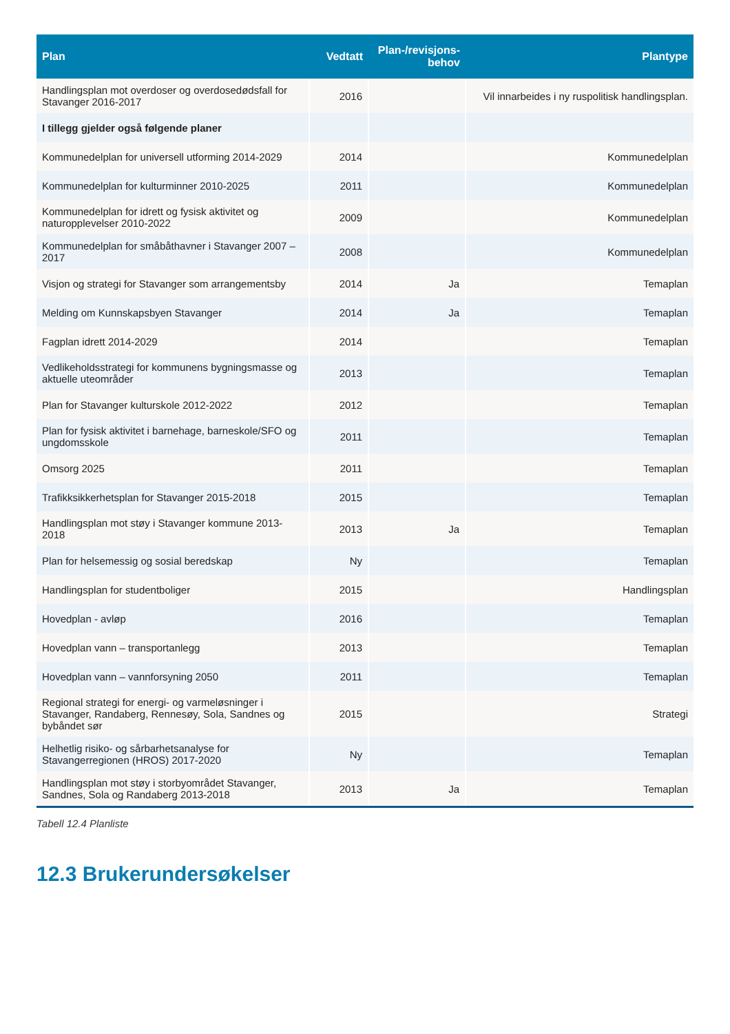| Plan | Vedtatt | Plan-/revisjons-behov | Plantype |
| --- | --- | --- | --- |
| Handlingsplan mot overdoser og overdosedødsfall for Stavanger 2016-2017 | 2016 | | Vil innarbeides i ny ruspolitisk handlingsplan. |
| I tillegg gjelder også følgende planer | | | |
| Kommunedelplan for universell utforming 2014-2029 | 2014 | | Kommunedelplan |
| Kommunedelplan for kulturminner 2010-2025 | 2011 | | Kommunedelplan |
| Kommunedelplan for idrett og fysisk aktivitet og naturopplevelser 2010-2022 | 2009 | | Kommunedelplan |
| Kommunedelplan for småbåthavner i Stavanger 2007 – 2017 | 2008 | | Kommunedelplan |
| Visjon og strategi for Stavanger som arrangementsby | 2014 | Ja | Temaplan |
| Melding om Kunnskapsbyen Stavanger | 2014 | Ja | Temaplan |
| Fagplan idrett 2014-2029 | 2014 | | Temaplan |
| Vedlikeholdsstrategi for kommunens bygningsmasse og aktuelle uteområder | 2013 | | Temaplan |
| Plan for Stavanger kulturskole 2012-2022 | 2012 | | Temaplan |
| Plan for fysisk aktivitet i barnehage, barneskole/SFO og ungdomsskole | 2011 | | Temaplan |
| Omsorg 2025 | 2011 | | Temaplan |
| Trafikksikkerhetsplan for Stavanger 2015-2018 | 2015 | | Temaplan |
| Handlingsplan mot støy i Stavanger kommune 2013-2018 | 2013 | Ja | Temaplan |
| Plan for helsemessig og sosial beredskap | Ny | | Temaplan |
| Handlingsplan for studentboliger | 2015 | | Handlingsplan |
| Hovedplan - avløp | 2016 | | Temaplan |
| Hovedplan vann – transportanlegg | 2013 | | Temaplan |
| Hovedplan vann – vannforsyning 2050 | 2011 | | Temaplan |
| Regional strategi for energi- og varmeløsninger i Stavanger, Randaberg, Rennesøy, Sola, Sandnes og bybåndet sør | 2015 | | Strategi |
| Helhetlig risiko- og sårbarhetsanalyse for Stavangerregionen (HROS) 2017-2020 | Ny | | Temaplan |
| Handlingsplan mot støy i storbyområdet Stavanger, Sandnes, Sola og Randaberg 2013-2018 | 2013 | Ja | Temaplan |
Tabell 12.4 Planliste
12.3 Brukerundersøkelser